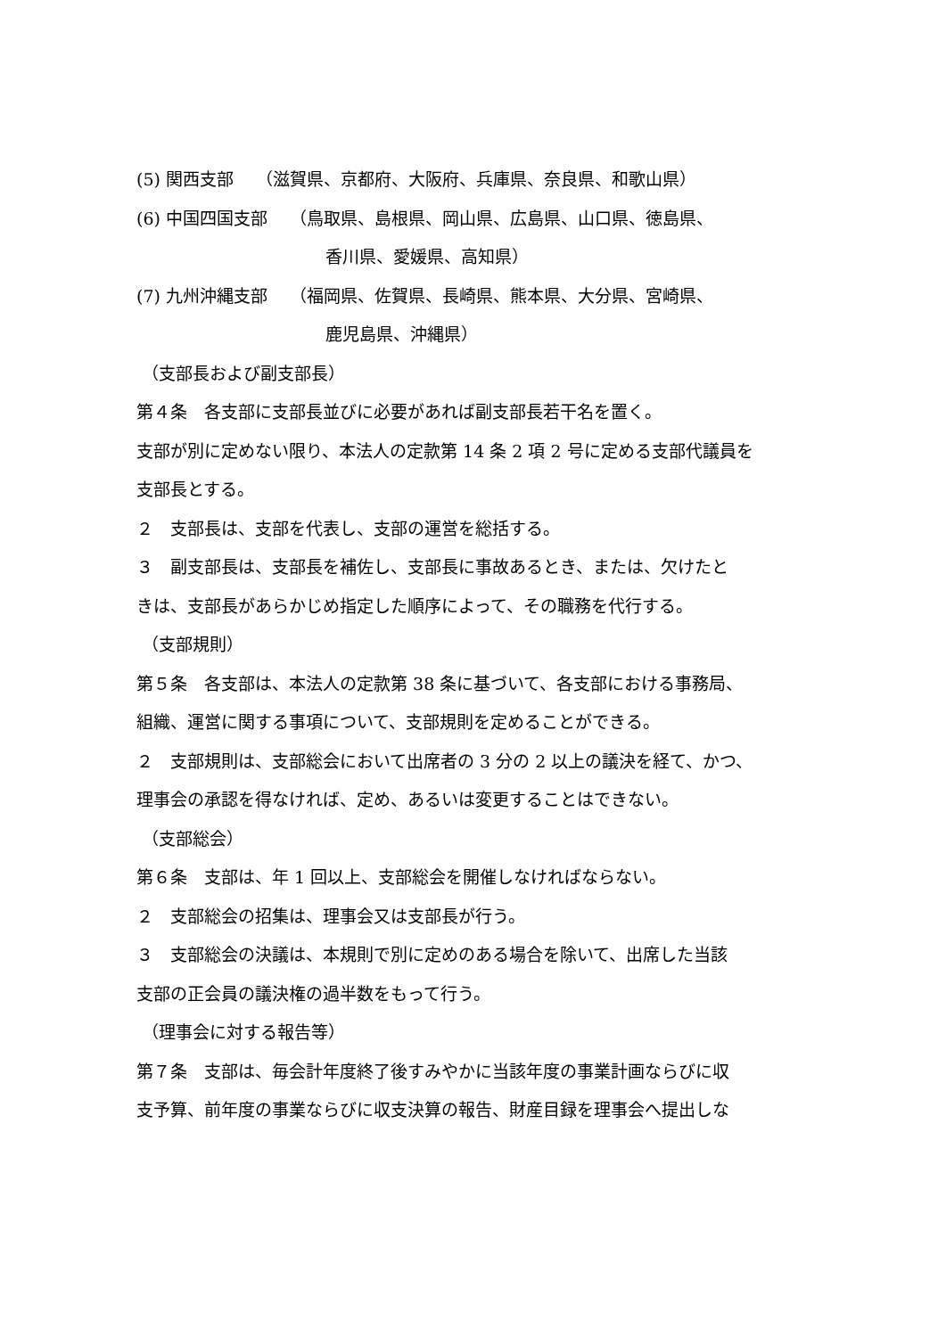(5) 関西支部　 （滋賀県、京都府、大阪府、兵庫県、奈良県、和歌山県）
(6) 中国四国支部　 （鳥取県、島根県、岡山県、広島県、山口県、徳島県、
香川県、愛媛県、高知県）
(7) 九州沖縄支部　 （福岡県、佐賀県、長崎県、熊本県、大分県、宮崎県、
鹿児島県、沖縄県）
（支部長および副支部長）
第４条　各支部に支部長並びに必要があれば副支部長若干名を置く。
支部が別に定めない限り、本法人の定款第 14 条 2 項 2 号に定める支部代議員を
支部長とする。
２　支部長は、支部を代表し、支部の運営を総括する。
３　副支部長は、支部長を補佐し、支部長に事故あるとき、または、欠けたと
きは、支部長があらかじめ指定した順序によって、その職務を代行する。
（支部規則）
第５条　各支部は、本法人の定款第 38 条に基づいて、各支部における事務局、
組織、運営に関する事項について、支部規則を定めることができる。
２　支部規則は、支部総会において出席者の 3 分の 2 以上の議決を経て、かつ、
理事会の承認を得なければ、定め、あるいは変更することはできない。
（支部総会）
第６条　支部は、年 1 回以上、支部総会を開催しなければならない。
２　支部総会の招集は、理事会又は支部長が行う。
３　支部総会の決議は、本規則で別に定めのある場合を除いて、出席した当該
支部の正会員の議決権の過半数をもって行う。
（理事会に対する報告等）
第７条　支部は、毎会計年度終了後すみやかに当該年度の事業計画ならびに収
支予算、前年度の事業ならびに収支決算の報告、財産目録を理事会へ提出しな